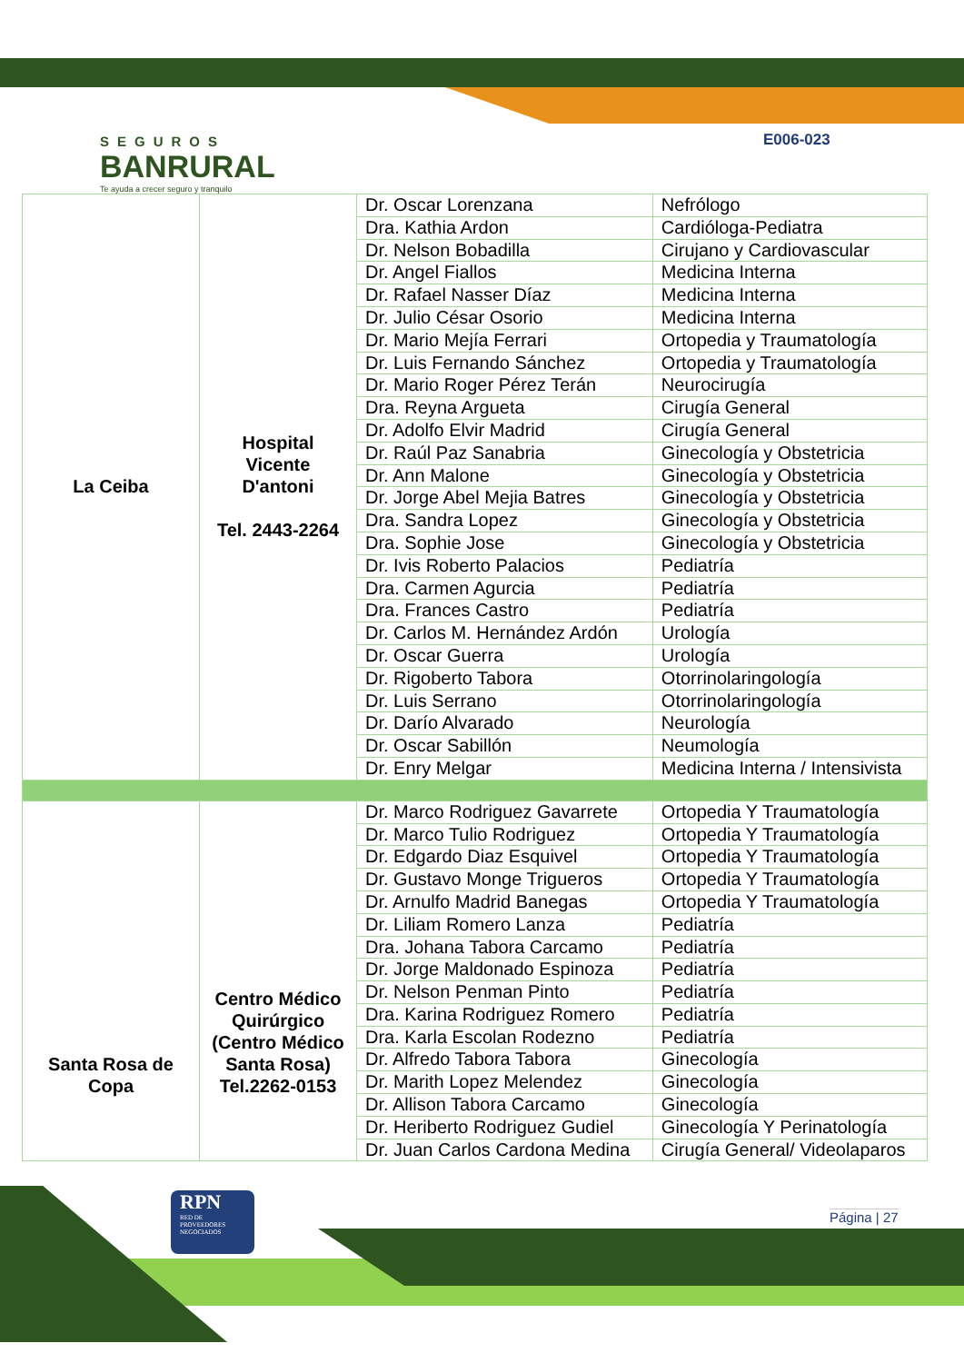SEGUROS
BANRURAL
Te ayuda a crecer seguro y tranquilo
E006-023
| La Ceiba | Hospital Vicente D'antoni Tel. 2443-2264 | Dr. Oscar Lorenzana | Nefrólogo |
| | | Dra. Kathia Ardon | Cardióloga-Pediatra |
| | | Dr. Nelson Bobadilla | Cirujano y Cardiovascular |
| | | Dr. Angel Fiallos | Medicina Interna |
| | | Dr. Rafael Nasser Díaz | Medicina Interna |
| | | Dr. Julio César Osorio | Medicina Interna |
| | | Dr. Mario Mejía Ferrari | Ortopedia y Traumatología |
| | | Dr. Luis Fernando Sánchez | Ortopedia y Traumatología |
| | | Dr. Mario Roger Pérez Terán | Neurocirugía |
| | | Dra. Reyna Argueta | Cirugía General |
| | | Dr. Adolfo Elvir Madrid | Cirugía General |
| | | Dr. Raúl Paz Sanabria | Ginecología y Obstetricia |
| | | Dr. Ann Malone | Ginecología y Obstetricia |
| | | Dr. Jorge Abel Mejia Batres | Ginecología y Obstetricia |
| | | Dra. Sandra Lopez | Ginecología y Obstetricia |
| | | Dra. Sophie Jose | Ginecología y Obstetricia |
| | | Dr. Ivis Roberto Palacios | Pediatría |
| | | Dra. Carmen Agurcia | Pediatría |
| | | Dra. Frances Castro | Pediatría |
| | | Dr. Carlos M. Hernández Ardón | Urología |
| | | Dr. Oscar Guerra | Urología |
| | | Dr. Rigoberto Tabora | Otorrinolaringología |
| | | Dr. Luis Serrano | Otorrinolaringología |
| | | Dr. Darío Alvarado | Neurología |
| | | Dr. Oscar Sabillón | Neumología |
| | | Dr. Enry Melgar | Medicina Interna / Intensivista |
| Santa Rosa de Copa | Centro Médico Quirúrgico (Centro Médico Santa Rosa) Tel.2262-0153 | Dr. Marco Rodriguez Gavarrete | Ortopedia Y Traumatología |
| | | Dr. Marco Tulio Rodriguez | Ortopedia Y Traumatología |
| | | Dr. Edgardo Diaz Esquivel | Ortopedia Y Traumatología |
| | | Dr. Gustavo Monge Trigueros | Ortopedia Y Traumatología |
| | | Dr. Arnulfo Madrid Banegas | Ortopedia Y Traumatología |
| | | Dr. Liliam Romero Lanza | Pediatría |
| | | Dra. Johana Tabora Carcamo | Pediatría |
| | | Dr. Jorge Maldonado Espinoza | Pediatría |
| | | Dr. Nelson Penman Pinto | Pediatría |
| | | Dra. Karina Rodriguez Romero | Pediatría |
| | | Dra. Karla Escolan Rodezno | Pediatría |
| | | Dr. Alfredo Tabora Tabora | Ginecología |
| | | Dr. Marith Lopez Melendez | Ginecología |
| | | Dr. Allison Tabora Carcamo | Ginecología |
| | | Dr. Heriberto Rodriguez Gudiel | Ginecología Y Perinatología |
| | | Dr. Juan Carlos Cardona Medina | Cirugía General/ Videolaparos |
RPN
RED DE
PROVEEDORES
NEGOCIADOS
Página | 27